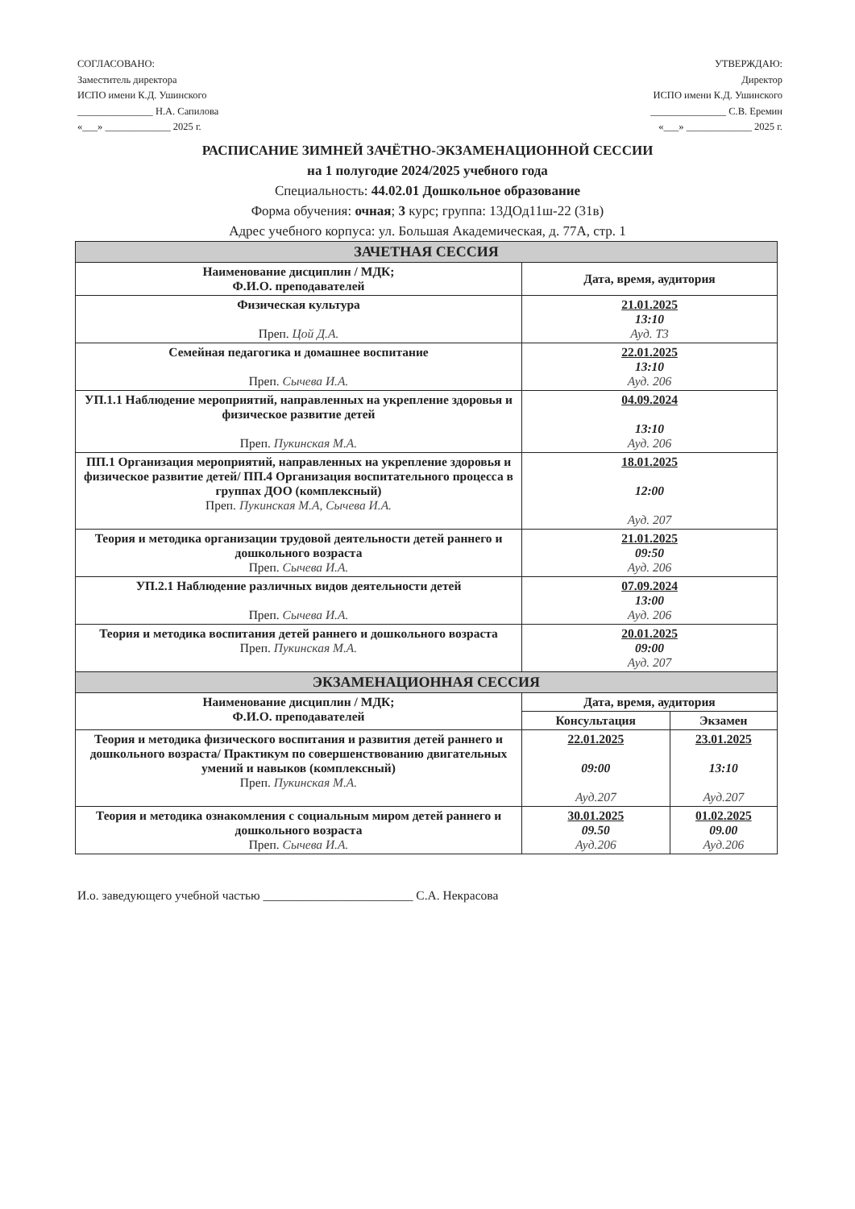СОГЛАСОВАНО:
Заместитель директора
ИСПО имени К.Д. Ушинского
_______________ Н.А. Сапилова
«___» _____________ 2025 г.
УТВЕРЖДАЮ:
Директор
ИСПО имени К.Д. Ушинского
_______________ С.В. Еремин
«___» _____________ 2025 г.
РАСПИСАНИЕ ЗИМНЕЙ ЗАЧЁТНО-ЭКЗАМЕНАЦИОННОЙ СЕССИИ
на 1 полугодие 2024/2025 учебного года
Специальность: 44.02.01 Дошкольное образование
Форма обучения: очная; 3 курс; группа: 13ДОд11ш-22 (31в)
Адрес учебного корпуса: ул. Большая Академическая, д. 77А, стр. 1
| ЗАЧЕТНАЯ СЕССИЯ | | |
| --- | --- | --- |
| Наименование дисциплин / МДК; Ф.И.О. преподавателей | Дата, время, аудитория | |
| Физическая культура Преп. Цой Д.А. | 21.01.2025 13:10 Ауд. Т3 | |
| Семейная педагогика и домашнее воспитание Преп. Сычева И.А. | 22.01.2025 13:10 Ауд. 206 | |
| УП.1.1 Наблюдение мероприятий, направленных на укрепление здоровья и физическое развитие детей Преп. Пукинская М.А. | 04.09.2024 13:10 Ауд. 206 | |
| ПП.1 Организация мероприятий, направленных на укрепление здоровья и физическое развитие детей/ ПП.4 Организация воспитательного процесса в группах ДОО (комплексный) Преп. Пукинская М.А, Сычева И.А. | 18.01.2025 12:00 Ауд. 207 | |
| Теория и методика организации трудовой деятельности детей раннего и дошкольного возраста Преп. Сычева И.А. | 21.01.2025 09:50 Ауд. 206 | |
| УП.2.1 Наблюдение различных видов деятельности детей Преп. Сычева И.А. | 07.09.2024 13:00 Ауд. 206 | |
| Теория и методика воспитания детей раннего и дошкольного возраста Преп. Пукинская М.А. | 20.01.2025 09:00 Ауд. 207 | |
| ЭКЗАМЕНАЦИОННАЯ СЕССИЯ | | |
| Наименование дисциплин / МДК; Ф.И.О. преподавателей | Дата, время, аудитория | |
| | Консультация | Экзамен |
| Теория и методика физического воспитания и развития детей раннего и дошкольного возраста/ Практикум по совершенствованию двигательных умений и навыков (комплексный) Преп. Пукинская М.А. | 22.01.2025 09:00 Ауд.207 | 23.01.2025 13:10 Ауд.207 |
| Теория и методика ознакомления с социальным миром детей раннего и дошкольного возраста Преп. Сычева И.А. | 30.01.2025 09.50 Ауд.206 | 01.02.2025 09.00 Ауд.206 |
И.о. заведующего учебной частью ________________________ С.А. Некрасова